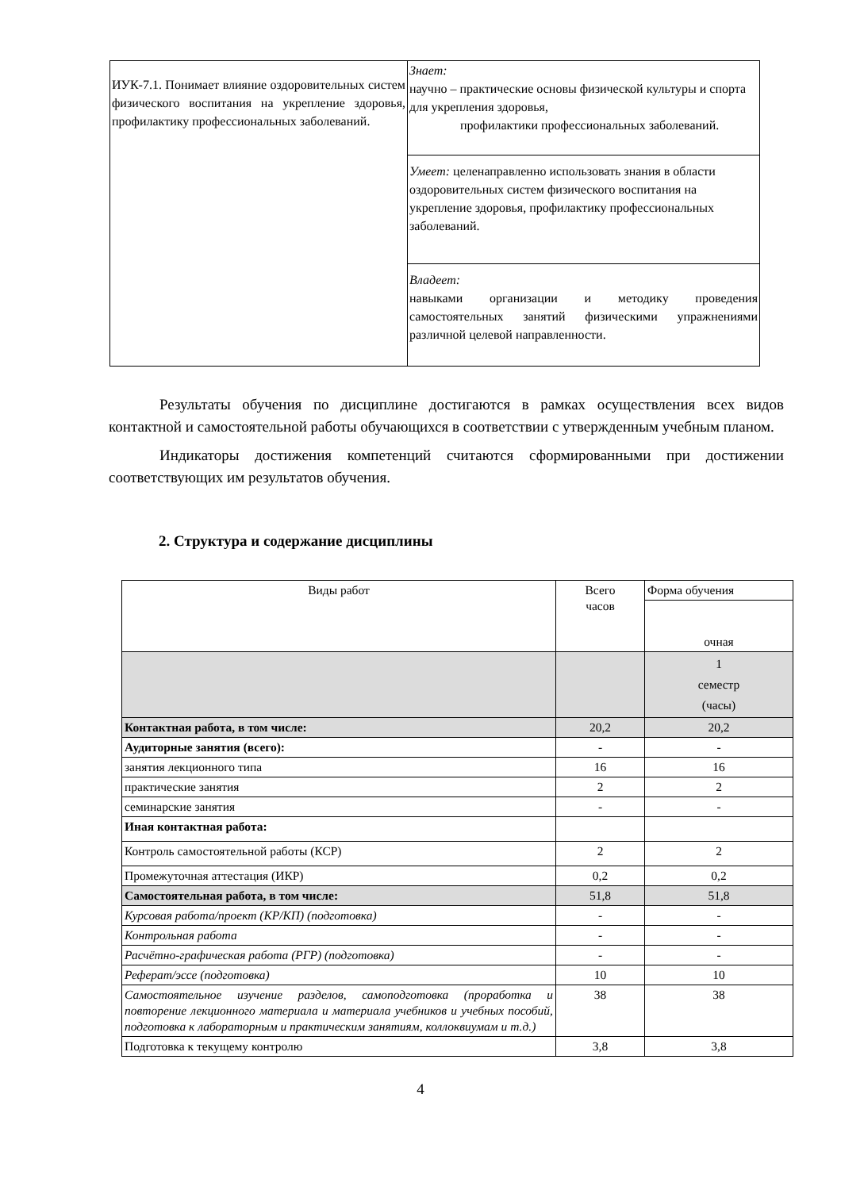| ИУК-7.1. Понимает влияние оздоровительных систем физического воспитания на укрепление здоровья, профилактику профессиональных заболеваний. | Знает: научно – практические основы физической культуры и спорта для укрепления здоровья, профилактики профессиональных заболеваний. |
| | Умеет: целенаправленно использовать знания в области оздоровительных систем физического воспитания на укрепление здоровья, профилактику профессиональных заболеваний. |
| | Владеет: навыками организации и методику проведения самостоятельных занятий физическими упражнениями различной целевой направленности. |
Результаты обучения по дисциплине достигаются в рамках осуществления всех видов контактной и самостоятельной работы обучающихся в соответствии с утвержденным учебным планом.
Индикаторы достижения компетенций считаются сформированными при достижении соответствующих им результатов обучения.
2. Структура и содержание дисциплины
| Виды работ | Всего часов | Форма обучения |
| | | очная |
| | | 1 семестр (часы) |
| Контактная работа, в том числе: | 20,2 | 20,2 |
| Аудиторные занятия (всего): | - | - |
| занятия лекционного типа | 16 | 16 |
| практические занятия | 2 | 2 |
| семинарские занятия | - | - |
| Иная контактная работа: | | |
| Контроль самостоятельной работы (КСР) | 2 | 2 |
| Промежуточная аттестация (ИКР) | 0,2 | 0,2 |
| Самостоятельная работа, в том числе: | 51,8 | 51,8 |
| Курсовая работа/проект (КР/КП) (подготовка) | - | - |
| Контрольная работа | - | - |
| Расчётно-графическая работа (РГР) (подготовка) | - | - |
| Реферат/эссе (подготовка) | 10 | 10 |
| Самостоятельное изучение разделов, самоподготовка (проработка и повторение лекционного материала и материала учебников и учебных пособий, подготовка к лабораторным и практическим занятиям, коллоквиумам и т.д.) | 38 | 38 |
| Подготовка к текущему контролю | 3,8 | 3,8 |
4